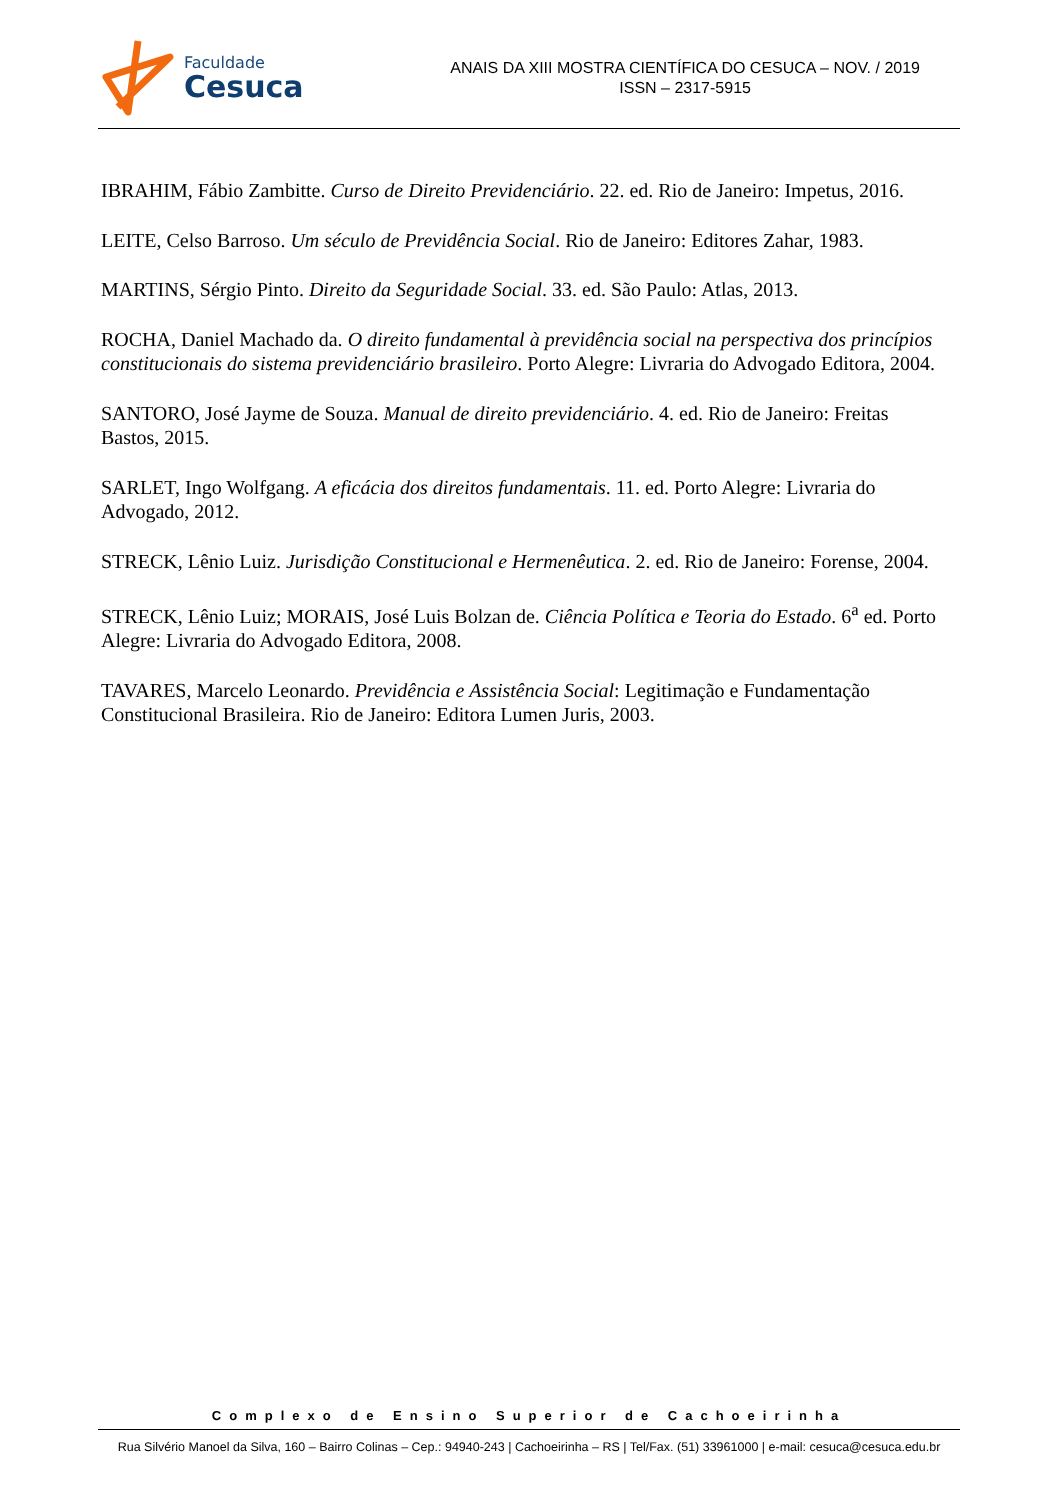Faculdade
Cesuca
ANAIS DA XIII MOSTRA CIENTÍFICA DO CESUCA – NOV. / 2019
ISSN – 2317-5915
IBRAHIM, Fábio Zambitte. Curso de Direito Previdenciário. 22. ed. Rio de Janeiro: Impetus, 2016.
LEITE, Celso Barroso. Um século de Previdência Social. Rio de Janeiro: Editores Zahar, 1983.
MARTINS, Sérgio Pinto. Direito da Seguridade Social. 33. ed. São Paulo: Atlas, 2013.
ROCHA, Daniel Machado da. O direito fundamental à previdência social na perspectiva dos princípios constitucionais do sistema previdenciário brasileiro. Porto Alegre: Livraria do Advogado Editora, 2004.
SANTORO, José Jayme de Souza. Manual de direito previdenciário. 4. ed. Rio de Janeiro: Freitas Bastos, 2015.
SARLET, Ingo Wolfgang. A eficácia dos direitos fundamentais. 11. ed. Porto Alegre: Livraria do Advogado, 2012.
STRECK, Lênio Luiz. Jurisdição Constitucional e Hermenêutica. 2. ed. Rio de Janeiro: Forense, 2004.
STRECK, Lênio Luiz; MORAIS, José Luis Bolzan de. Ciência Política e Teoria do Estado. 6<sup>a</sup> ed. Porto Alegre: Livraria do Advogado Editora, 2008.
TAVARES, Marcelo Leonardo. Previdência e Assistência Social: Legitimação e Fundamentação Constitucional Brasileira. Rio de Janeiro: Editora Lumen Juris, 2003.
Complexo de Ensino Superior de Cachoeirinha
Rua Silvério Manoel da Silva, 160 – Bairro Colinas – Cep.: 94940-243 | Cachoeirinha – RS | Tel/Fax. (51) 33961000 | e-mail: cesuca@cesuca.edu.br